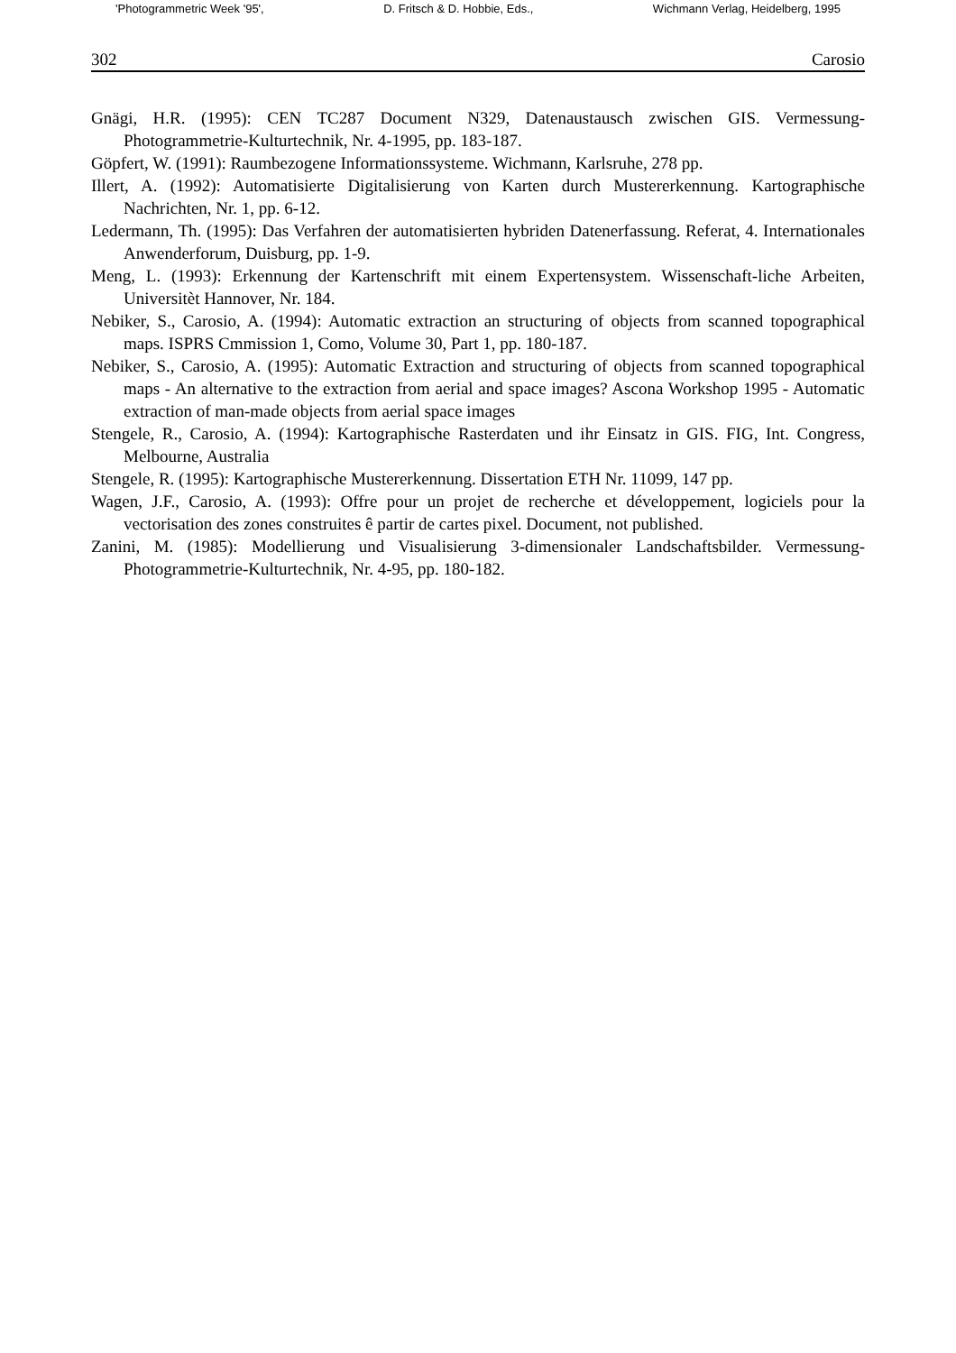'Photogrammetric Week '95', D. Fritsch & D. Hobbie, Eds., Wichmann Verlag, Heidelberg, 1995
302 Carosio
Gnägi, H.R. (1995): CEN TC287 Document N329, Datenaustausch zwischen GIS. Vermessung-Photogrammetrie-Kulturtechnik, Nr. 4-1995, pp. 183-187.
Göpfert, W. (1991): Raumbezogene Informationssysteme. Wichmann, Karlsruhe, 278 pp.
Illert, A. (1992): Automatisierte Digitalisierung von Karten durch Mustererkennung. Kartographische Nachrichten, Nr. 1, pp. 6-12.
Ledermann, Th. (1995): Das Verfahren der automatisierten hybriden Datenerfassung. Referat, 4. Internationales Anwenderforum, Duisburg, pp. 1-9.
Meng, L. (1993): Erkennung der Kartenschrift mit einem Expertensystem. Wissenschaft-liche Arbeiten, Universitèt Hannover, Nr. 184.
Nebiker, S., Carosio, A. (1994): Automatic extraction an structuring of objects from scanned topographical maps. ISPRS Cmmission 1, Como, Volume 30, Part 1, pp. 180-187.
Nebiker, S., Carosio, A. (1995): Automatic Extraction and structuring of objects from scanned topographical maps - An alternative to the extraction from aerial and space images? Ascona Workshop 1995 - Automatic extraction of man-made objects from aerial space images
Stengele, R., Carosio, A. (1994): Kartographische Rasterdaten und ihr Einsatz in GIS. FIG, Int. Congress, Melbourne, Australia
Stengele, R. (1995): Kartographische Mustererkennung. Dissertation ETH Nr. 11099, 147 pp.
Wagen, J.F., Carosio, A. (1993): Offre pour un projet de recherche et développement, logiciels pour la vectorisation des zones construites ê partir de cartes pixel. Document, not published.
Zanini, M. (1985): Modellierung und Visualisierung 3-dimensionaler Landschaftsbilder. Vermessung-Photogrammetrie-Kulturtechnik, Nr. 4-95, pp. 180-182.